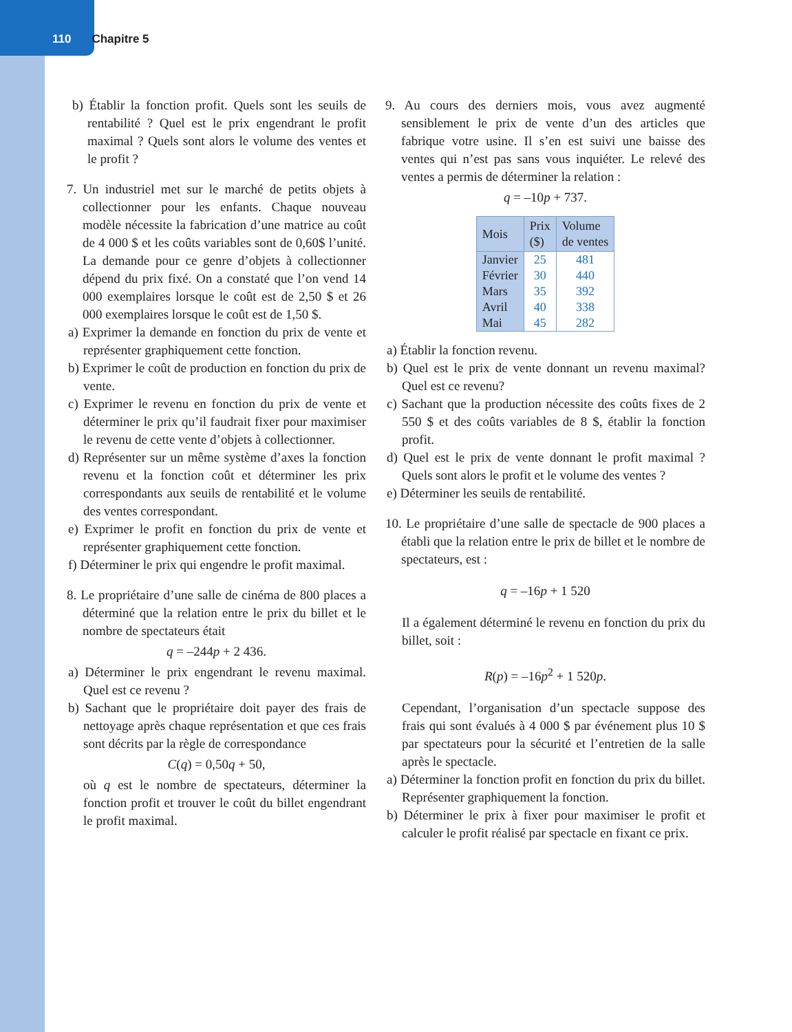110 Chapitre 5
b) Établir la fonction profit. Quels sont les seuils de rentabilité ? Quel est le prix engendrant le profit maximal ? Quels sont alors le volume des ventes et le profit ?
7. Un industriel met sur le marché de petits objets à collectionner pour les enfants. Chaque nouveau modèle nécessite la fabrication d’une matrice au coût de 4 000 $ et les coûts variables sont de 0,60$ l’unité. La demande pour ce genre d’objets à collectionner dépend du prix fixé. On a constaté que l’on vend 14 000 exemplaires lorsque le coût est de 2,50 $ et 26 000 exemplaires lorsque le coût est de 1,50 $.
a) Exprimer la demande en fonction du prix de vente et représenter graphiquement cette fonction.
b) Exprimer le coût de production en fonction du prix de vente.
c) Exprimer le revenu en fonction du prix de vente et déterminer le prix qu’il faudrait fixer pour maximiser le revenu de cette vente d’objets à collectionner.
d) Représenter sur un même système d’axes la fonction revenu et la fonction coût et déterminer les prix correspondants aux seuils de rentabilité et le volume des ventes correspondant.
e) Exprimer le profit en fonction du prix de vente et représenter graphiquement cette fonction.
f) Déterminer le prix qui engendre le profit maximal.
8. Le propriétaire d’une salle de cinéma de 800 places a déterminé que la relation entre le prix du billet et le nombre de spectateurs était
q = –244p + 2 436.
a) Déterminer le prix engendrant le revenu maximal. Quel est ce revenu ?
b) Sachant que le propriétaire doit payer des frais de nettoyage après chaque représentation et que ces frais sont décrits par la règle de correspondance
C(q) = 0,50q + 50,
où q est le nombre de spectateurs, déterminer la fonction profit et trouver le coût du billet engendrant le profit maximal.
9. Au cours des derniers mois, vous avez augmenté sensiblement le prix de vente d’un des articles que fabrique votre usine. Il s’en est suivi une baisse des ventes qui n’est pas sans vous inquiéter. Le relevé des ventes a permis de déterminer la relation :
q = –10p + 737.
| Mois | Prix ($) | Volume de ventes |
| --- | --- | --- |
| Janvier | 25 | 481 |
| Février | 30 | 440 |
| Mars | 35 | 392 |
| Avril | 40 | 338 |
| Mai | 45 | 282 |
a) Établir la fonction revenu.
b) Quel est le prix de vente donnant un revenu maximal? Quel est ce revenu?
c) Sachant que la production nécessite des coûts fixes de 2 550 $ et des coûts variables de 8 $, établir la fonction profit.
d) Quel est le prix de vente donnant le profit maximal ? Quels sont alors le profit et le volume des ventes ?
e) Déterminer les seuils de rentabilité.
10. Le propriétaire d’une salle de spectacle de 900 places a établi que la relation entre le prix de billet et le nombre de spectateurs, est :
q = –16p + 1 520
Il a également déterminé le revenu en fonction du prix du billet, soit :
R(p) = –16p<sup>2</sup> + 1 520p.
Cependant, l’organisation d’un spectacle suppose des frais qui sont évalués à 4 000 $ par événement plus 10 $ par spectateurs pour la sécurité et l’entretien de la salle après le spectacle.
a) Déterminer la fonction profit en fonction du prix du billet. Représenter graphiquement la fonction.
b) Déterminer le prix à fixer pour maximiser le profit et calculer le profit réalisé par spectacle en fixant ce prix.